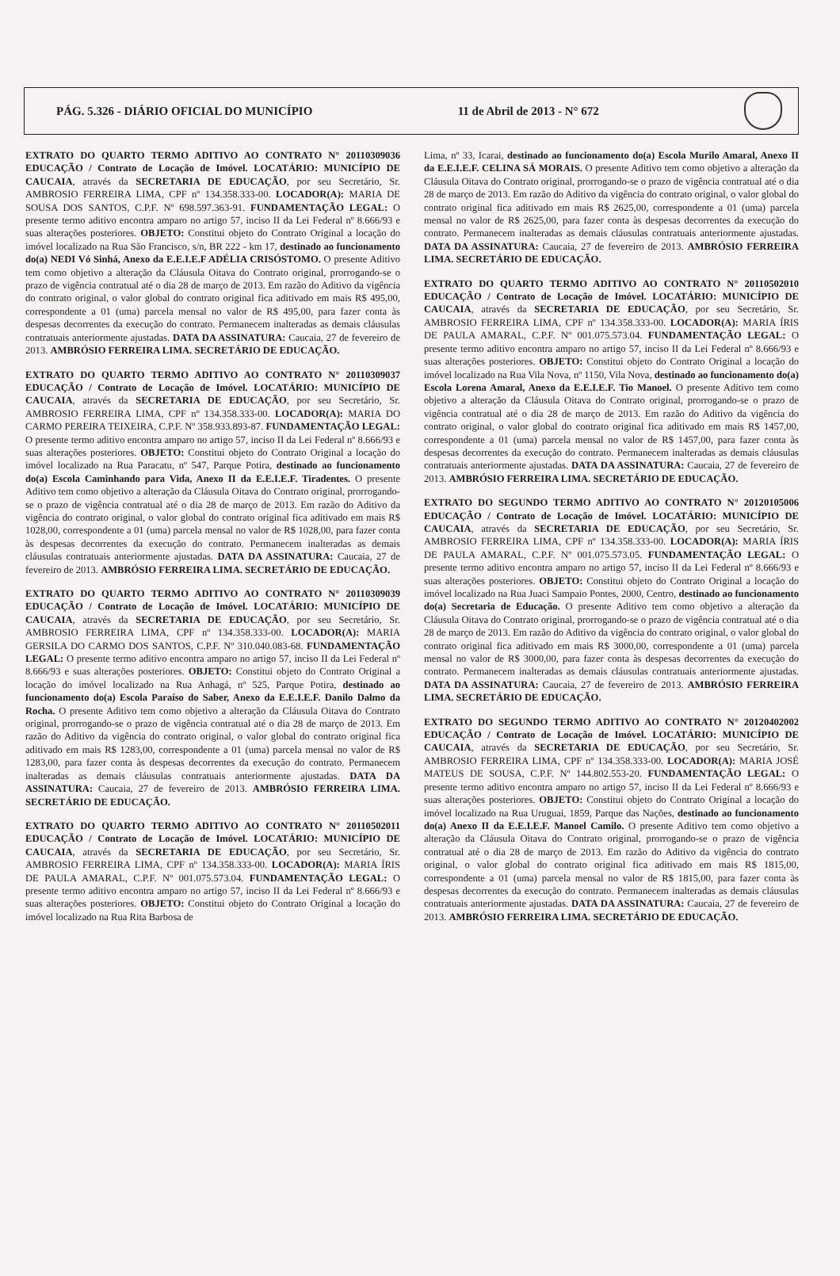PÁG. 5.326 - DIÁRIO OFICIAL DO MUNICÍPIO 11 de Abril de 2013 - N° 672
EXTRATO DO QUARTO TERMO ADITIVO AO CONTRATO N° 20110309036 EDUCAÇÃO / Contrato de Locação de Imóvel. LOCATÁRIO: MUNICÍPIO DE CAUCAIA, através da SECRETARIA DE EDUCAÇÃO, por seu Secretário, Sr. AMBROSIO FERREIRA LIMA, CPF nº 134.358.333-00. LOCADOR(A): MARIA DE SOUSA DOS SANTOS, C.P.F. Nº 698.597.363-91. FUNDAMENTAÇÃO LEGAL: O presente termo aditivo encontra amparo no artigo 57, inciso II da Lei Federal nº 8.666/93 e suas alterações posteriores. OBJETO: Constitui objeto do Contrato Original a locação do imóvel localizado na Rua São Francisco, s/n, BR 222 - km 17, destinado ao funcionamento do(a) NEDI Vó Sinhá, Anexo da E.E.I.E.F ADÉLIA CRISÓSTOMO. O presente Aditivo tem como objetivo a alteração da Cláusula Oitava do Contrato original, prorrogando-se o prazo de vigência contratual até o dia 28 de março de 2013. Em razão do Aditivo da vigência do contrato original, o valor global do contrato original fica aditivado em mais R$ 495,00, correspondente a 01 (uma) parcela mensal no valor de R$ 495,00, para fazer conta às despesas decorrentes da execução do contrato. Permanecem inalteradas as demais cláusulas contratuais anteriormente ajustadas. DATA DA ASSINATURA: Caucaia, 27 de fevereiro de 2013. AMBRÓSIO FERREIRA LIMA. SECRETÁRIO DE EDUCAÇÃO.
EXTRATO DO QUARTO TERMO ADITIVO AO CONTRATO N° 20110309037 EDUCAÇÃO / Contrato de Locação de Imóvel. LOCATÁRIO: MUNICÍPIO DE CAUCAIA, através da SECRETARIA DE EDUCAÇÃO, por seu Secretário, Sr. AMBROSIO FERREIRA LIMA, CPF nº 134.358.333-00. LOCADOR(A): MARIA DO CARMO PEREIRA TEIXEIRA, C.P.F. Nº 358.933.893-87. FUNDAMENTAÇÃO LEGAL: O presente termo aditivo encontra amparo no artigo 57, inciso II da Lei Federal nº 8.666/93 e suas alterações posteriores. OBJETO: Constitui objeto do Contrato Original a locação do imóvel localizado na Rua Paracatu, nº 547, Parque Potira, destinado ao funcionamento do(a) Escola Caminhando para Vida, Anexo II da E.E.I.E.F. Tiradentes. O presente Aditivo tem como objetivo a alteração da Cláusula Oitava do Contrato original, prorrogando-se o prazo de vigência contratual até o dia 28 de março de 2013. Em razão do Aditivo da vigência do contrato original, o valor global do contrato original fica aditivado em mais R$ 1028,00, correspondente a 01 (uma) parcela mensal no valor de R$ 1028,00, para fazer conta às despesas decorrentes da execução do contrato. Permanecem inalteradas as demais cláusulas contratuais anteriormente ajustadas. DATA DA ASSINATURA: Caucaia, 27 de fevereiro de 2013. AMBRÓSIO FERREIRA LIMA. SECRETÁRIO DE EDUCAÇÃO.
EXTRATO DO QUARTO TERMO ADITIVO AO CONTRATO N° 20110309039 EDUCAÇÃO / Contrato de Locação de Imóvel. LOCATÁRIO: MUNICÍPIO DE CAUCAIA, através da SECRETARIA DE EDUCAÇÃO, por seu Secretário, Sr. AMBROSIO FERREIRA LIMA, CPF nº 134.358.333-00. LOCADOR(A): MARIA GERSILA DO CARMO DOS SANTOS, C.P.F. Nº 310.040.083-68. FUNDAMENTAÇÃO LEGAL: O presente termo aditivo encontra amparo no artigo 57, inciso II da Lei Federal nº 8.666/93 e suas alterações posteriores. OBJETO: Constitui objeto do Contrato Original a locação do imóvel localizado na Rua Anhagá, nº 525, Parque Potira, destinado ao funcionamento do(a) Escola Paraíso do Saber, Anexo da E.E.I.E.F. Danilo Dalmo da Rocha. O presente Aditivo tem como objetivo a alteração da Cláusula Oitava do Contrato original, prorrogando-se o prazo de vigência contratual até o dia 28 de março de 2013. Em razão do Aditivo da vigência do contrato original, o valor global do contrato original fica aditivado em mais R$ 1283,00, correspondente a 01 (uma) parcela mensal no valor de R$ 1283,00, para fazer conta às despesas decorrentes da execução do contrato. Permanecem inalteradas as demais cláusulas contratuais anteriormente ajustadas. DATA DA ASSINATURA: Caucaia, 27 de fevereiro de 2013. AMBRÓSIO FERREIRA LIMA. SECRETÁRIO DE EDUCAÇÃO.
EXTRATO DO QUARTO TERMO ADITIVO AO CONTRATO N° 20110502011 EDUCAÇÃO / Contrato de Locação de Imóvel. LOCATÁRIO: MUNICÍPIO DE CAUCAIA, através da SECRETARIA DE EDUCAÇÃO, por seu Secretário, Sr. AMBROSIO FERREIRA LIMA, CPF nº 134.358.333-00. LOCADOR(A): MARIA ÍRIS DE PAULA AMARAL, C.P.F. Nº 001.075.573.04. FUNDAMENTAÇÃO LEGAL: O presente termo aditivo encontra amparo no artigo 57, inciso II da Lei Federal nº 8.666/93 e suas alterações posteriores. OBJETO: Constitui objeto do Contrato Original a locação do imóvel localizado na Rua Rita Barbosa de
Lima, nº 33, Icarai, destinado ao funcionamento do(a) Escola Murilo Amaral, Anexo II da E.E.I.E.F. CELINA SÁ MORAIS. O presente Aditivo tem como objetivo a alteração da Cláusula Oitava do Contrato original, prorrogando-se o prazo de vigência contratual até o dia 28 de março de 2013. Em razão do Aditivo da vigência do contrato original, o valor global do contrato original fica aditivado em mais R$ 2625,00, correspondente a 01 (uma) parcela mensal no valor de R$ 2625,00, para fazer conta às despesas decorrentes da execução do contrato. Permanecem inalteradas as demais cláusulas contratuais anteriormente ajustadas. DATA DA ASSINATURA: Caucaia, 27 de fevereiro de 2013. AMBRÓSIO FERREIRA LIMA. SECRETÁRIO DE EDUCAÇÃO.
EXTRATO DO QUARTO TERMO ADITIVO AO CONTRATO N° 20110502010 EDUCAÇÃO / Contrato de Locação de Imóvel. LOCATÁRIO: MUNICÍPIO DE CAUCAIA, através da SECRETARIA DE EDUCAÇÃO, por seu Secretário, Sr. AMBROSIO FERREIRA LIMA, CPF nº 134.358.333-00. LOCADOR(A): MARIA ÍRIS DE PAULA AMARAL, C.P.F. Nº 001.075.573.04. FUNDAMENTAÇÃO LEGAL: O presente termo aditivo encontra amparo no artigo 57, inciso II da Lei Federal nº 8.666/93 e suas alterações posteriores. OBJETO: Constitui objeto do Contrato Original a locação do imóvel localizado na Rua Vila Nova, nº 1150, Vila Nova, destinado ao funcionamento do(a) Escola Lorena Amaral, Anexo da E.E.I.E.F. Tio Manoel. O presente Aditivo tem como objetivo a alteração da Cláusula Oitava do Contrato original, prorrogando-se o prazo de vigência contratual até o dia 28 de março de 2013. Em razão do Aditivo da vigência do contrato original, o valor global do contrato original fica aditivado em mais R$ 1457,00, correspondente a 01 (uma) parcela mensal no valor de R$ 1457,00, para fazer conta às despesas decorrentes da execução do contrato. Permanecem inalteradas as demais cláusulas contratuais anteriormente ajustadas. DATA DA ASSINATURA: Caucaia, 27 de fevereiro de 2013. AMBRÓSIO FERREIRA LIMA. SECRETÁRIO DE EDUCAÇÃO.
EXTRATO DO SEGUNDO TERMO ADITIVO AO CONTRATO N° 20120105006 EDUCAÇÃO / Contrato de Locação de Imóvel. LOCATÁRIO: MUNICÍPIO DE CAUCAIA, através da SECRETARIA DE EDUCAÇÃO, por seu Secretário, Sr. AMBROSIO FERREIRA LIMA, CPF nº 134.358.333-00. LOCADOR(A): MARIA ÍRIS DE PAULA AMARAL, C.P.F. Nº 001.075.573.05. FUNDAMENTAÇÃO LEGAL: O presente termo aditivo encontra amparo no artigo 57, inciso II da Lei Federal nº 8.666/93 e suas alterações posteriores. OBJETO: Constitui objeto do Contrato Original a locação do imóvel localizado na Rua Juaci Sampaio Pontes, 2000, Centro, destinado ao funcionamento do(a) Secretaria de Educação. O presente Aditivo tem como objetivo a alteração da Cláusula Oitava do Contrato original, prorrogando-se o prazo de vigência contratual até o dia 28 de março de 2013. Em razão do Aditivo da vigência do contrato original, o valor global do contrato original fica aditivado em mais R$ 3000,00, correspondente a 01 (uma) parcela mensal no valor de R$ 3000,00, para fazer conta às despesas decorrentes da execução do contrato. Permanecem inalteradas as demais cláusulas contratuais anteriormente ajustadas. DATA DA ASSINATURA: Caucaia, 27 de fevereiro de 2013. AMBRÓSIO FERREIRA LIMA. SECRETÁRIO DE EDUCAÇÃO.
EXTRATO DO SEGUNDO TERMO ADITIVO AO CONTRATO N° 20120402002 EDUCAÇÃO / Contrato de Locação de Imóvel. LOCATÁRIO: MUNICÍPIO DE CAUCAIA, através da SECRETARIA DE EDUCAÇÃO, por seu Secretário, Sr. AMBROSIO FERREIRA LIMA, CPF nº 134.358.333-00. LOCADOR(A): MARIA JOSÉ MATEUS DE SOUSA, C.P.F. Nº 144.802.553-20. FUNDAMENTAÇÃO LEGAL: O presente termo aditivo encontra amparo no artigo 57, inciso II da Lei Federal nº 8.666/93 e suas alterações posteriores. OBJETO: Constitui objeto do Contrato Original a locação do imóvel localizado na Rua Uruguai, 1859, Parque das Nações, destinado ao funcionamento do(a) Anexo II da E.E.I.E.F. Manoel Camilo. O presente Aditivo tem como objetivo a alteração da Cláusula Oitava do Contrato original, prorrogando-se o prazo de vigência contratual até o dia 28 de março de 2013. Em razão do Aditivo da vigência do contrato original, o valor global do contrato original fica aditivado em mais R$ 1815,00, correspondente a 01 (uma) parcela mensal no valor de R$ 1815,00, para fazer conta às despesas decorrentes da execução do contrato. Permanecem inalteradas as demais cláusulas contratuais anteriormente ajustadas. DATA DA ASSINATURA: Caucaia, 27 de fevereiro de 2013. AMBRÓSIO FERREIRA LIMA. SECRETÁRIO DE EDUCAÇÃO.